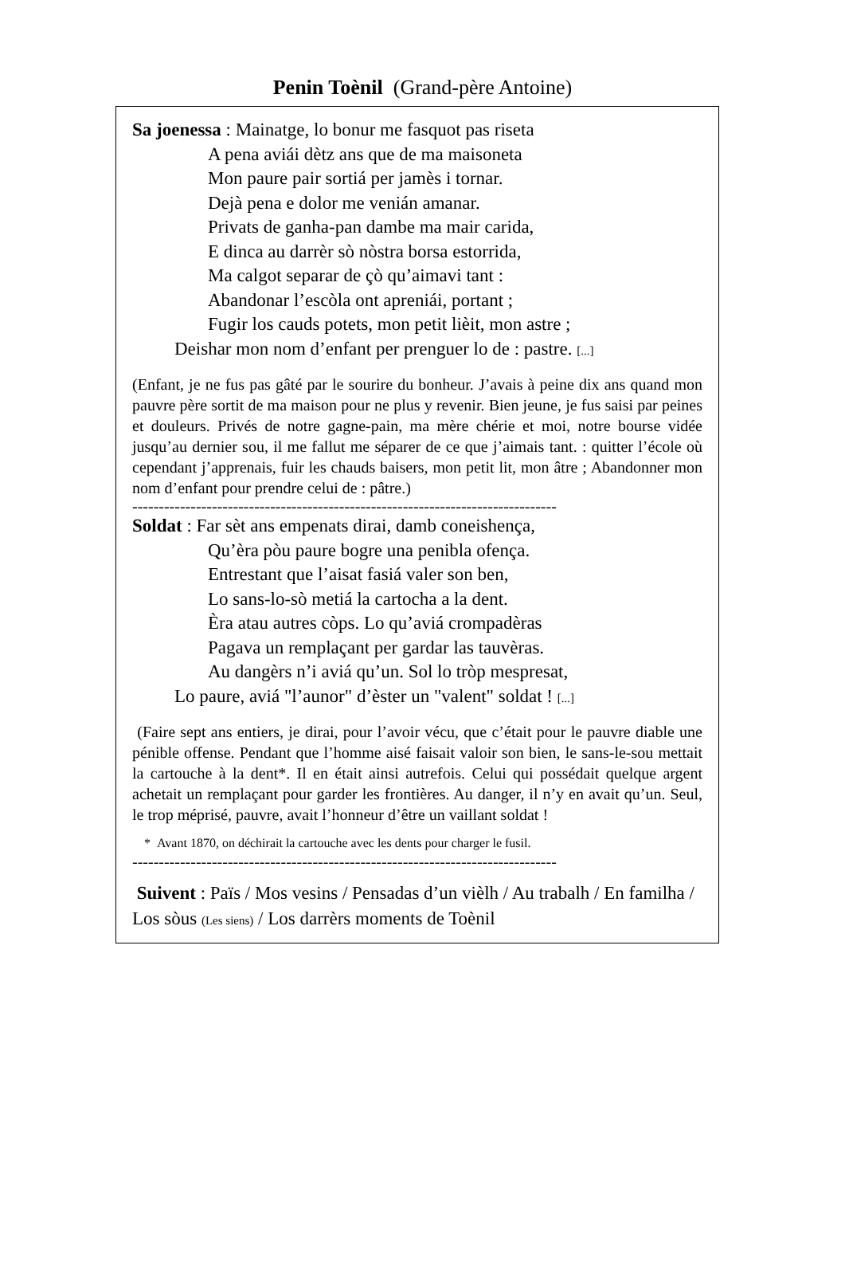Penin Toènil (Grand-père Antoine)
Sa joenessa : Mainatge, lo bonur me fasquot pas riseta
A pena aviái dètz ans que de ma maisoneta
Mon paure pair sortiá per jamès i tornar.
Dejà pena e dolor me venián amanar.
Privats de ganha-pan dambe ma mair carida,
E dinca au darrèr sò nòstra borsa estorrida,
Ma calgot separar de çò qu’aimavi tant :
Abandonar l’escòla ont apreniái, portant ;
Fugir los cauds potets, mon petit lièit, mon astre ;
Deishar mon nom d’enfant per prenguer lo de : pastre. [...]
(Enfant, je ne fus pas gâté par le sourire du bonheur. J’avais à peine dix ans quand mon pauvre père sortit de ma maison pour ne plus y revenir. Bien jeune, je fus saisi par peines et douleurs. Privés de notre gagne-pain, ma mère chérie et moi, notre bourse vidée jusqu’au dernier sou, il me fallut me séparer de ce que j’aimais tant. : quitter l’école où cependant j’apprenais, fuir les chauds baisers, mon petit lit, mon âtre ; Abandonner mon nom d’enfant pour prendre celui de : pâtre.)
--------------------------------------------------------------------------------
Soldat : Far sèt ans empenats dirai, damb coneishença,
Qu’èra pòu paure bogre una penibla ofença.
Entrestant que l’aisat fasiá valer son ben,
Lo sans-lo-sò metiá la cartocha a la dent.
Èra atau autres còps. Lo qu’aviá crompadèras
Pagava un remplaçant per gardar las tauvèras.
Au dangèrs n’i aviá qu’un. Sol lo tròp mespresat,
Lo paure, aviá "l’aunor" d’èster un "valent" soldat ! [...]
(Faire sept ans entiers, je dirai, pour l’avoir vécu, que c’était pour le pauvre diable une pénible offense. Pendant que l’homme aisé faisait valoir son bien, le sans-le-sou mettait la cartouche à la dent*. Il en était ainsi autrefois. Celui qui possédait quelque argent achetait un remplaçant pour garder les frontières. Au danger, il n’y en avait qu’un. Seul, le trop méprisé, pauvre, avait l’honneur d’être un vaillant soldat !
* Avant 1870, on déchirait la cartouche avec les dents pour charger le fusil.
--------------------------------------------------------------------------------
Suivent : Païs / Mos vesins / Pensadas d’un vièlh / Au trabalh / En familha / Los sòus (Les siens) / Los darrèrs moments de Toènil